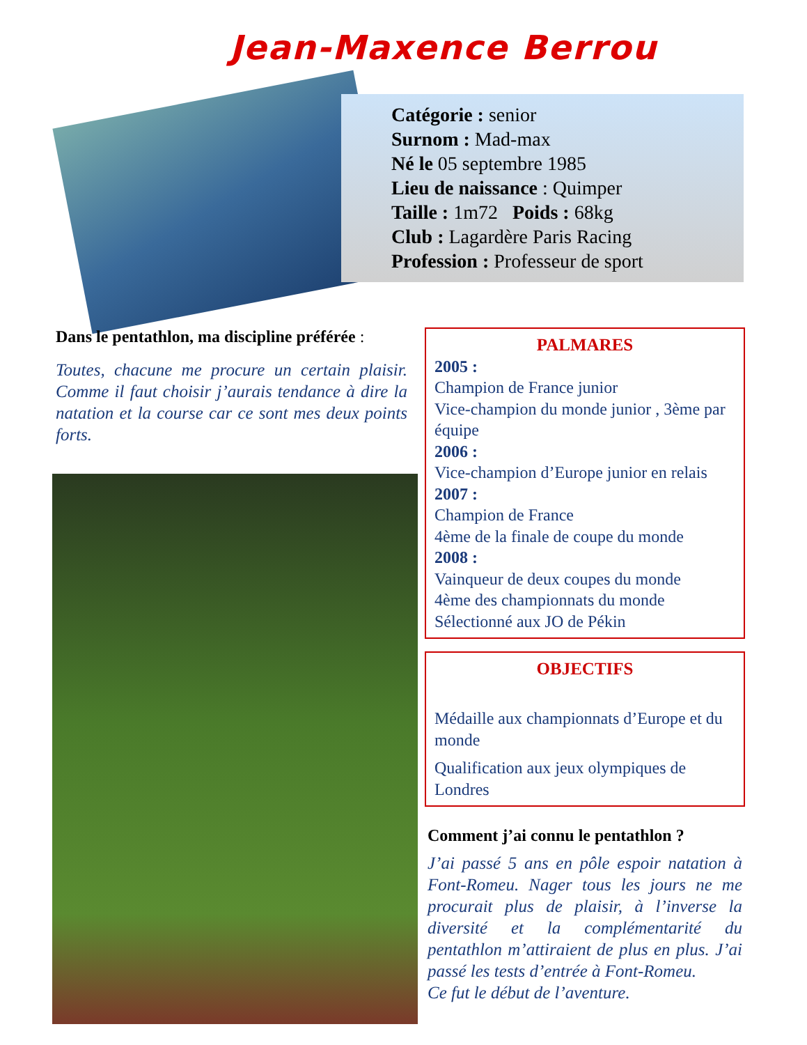Jean-Maxence Berrou
Catégorie : senior
Surnom : Mad-max
Né le 05 septembre 1985
Lieu de naissance : Quimper
Taille : 1m72 Poids : 68kg
Club : Lagardère Paris Racing
Profession : Professeur de sport
Dans le pentathlon, ma discipline préférée :
Toutes, chacune me procure un certain plaisir. Comme il faut choisir j’aurais tendance à dire la natation et la course car ce sont mes deux points forts.
PALMARES
2005 :
Champion de France junior
Vice-champion du monde junior , 3ème par équipe
2006 :
Vice-champion d’Europe junior en relais
2007 :
Champion de France
4ème de la finale de coupe du monde
2008 :
Vainqueur de deux coupes du monde
4ème des championnats du monde
Sélectionné aux JO de Pékin
OBJECTIFS
Médaille aux championnats d’Europe et du monde
Qualification aux jeux olympiques de Londres
Comment j’ai connu le pentathlon ?
J’ai passé 5 ans en pôle espoir natation à Font-Romeu. Nager tous les jours ne me procurait plus de plaisir, à l’inverse la diversité et la complémentarité du pentathlon m’attiraient de plus en plus. J’ai passé les tests d’entrée à Font-Romeu.
Ce fut le début de l’aventure.